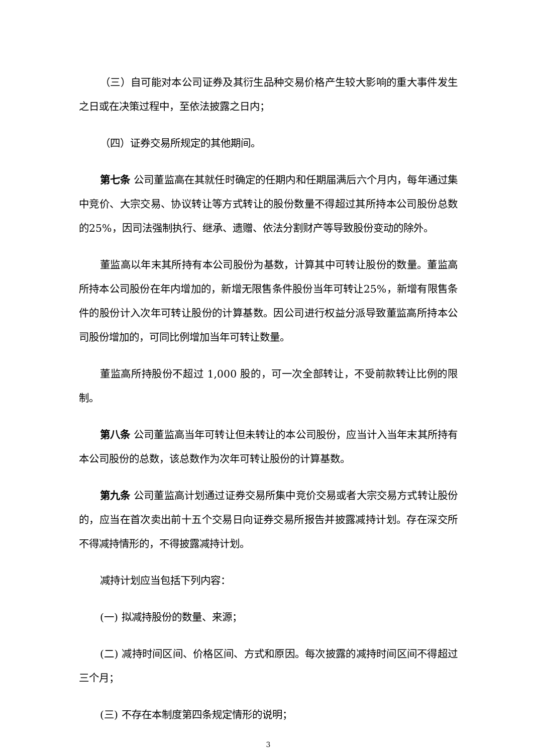（三）自可能对本公司证券及其衍生品种交易价格产生较大影响的重大事件发生之日或在决策过程中，至依法披露之日内；
（四）证券交易所规定的其他期间。
第七条 公司董监高在其就任时确定的任期内和任期届满后六个月内，每年通过集中竞价、大宗交易、协议转让等方式转让的股份数量不得超过其所持本公司股份总数的25%，因司法强制执行、继承、遗赠、依法分割财产等导致股份变动的除外。
董监高以年末其所持有本公司股份为基数，计算其中可转让股份的数量。董监高所持本公司股份在年内增加的，新增无限售条件股份当年可转让25%，新增有限售条件的股份计入次年可转让股份的计算基数。因公司进行权益分派导致董监高所持本公司股份增加的，可同比例增加当年可转让数量。
董监高所持股份不超过 1,000 股的，可一次全部转让，不受前款转让比例的限制。
第八条 公司董监高当年可转让但未转让的本公司股份，应当计入当年末其所持有本公司股份的总数，该总数作为次年可转让股份的计算基数。
第九条 公司董监高计划通过证券交易所集中竞价交易或者大宗交易方式转让股份的，应当在首次卖出前十五个交易日向证券交易所报告并披露减持计划。存在深交所不得减持情形的，不得披露减持计划。
减持计划应当包括下列内容：
(一) 拟减持股份的数量、来源；
(二) 减持时间区间、价格区间、方式和原因。每次披露的减持时间区间不得超过三个月；
(三) 不存在本制度第四条规定情形的说明；
3